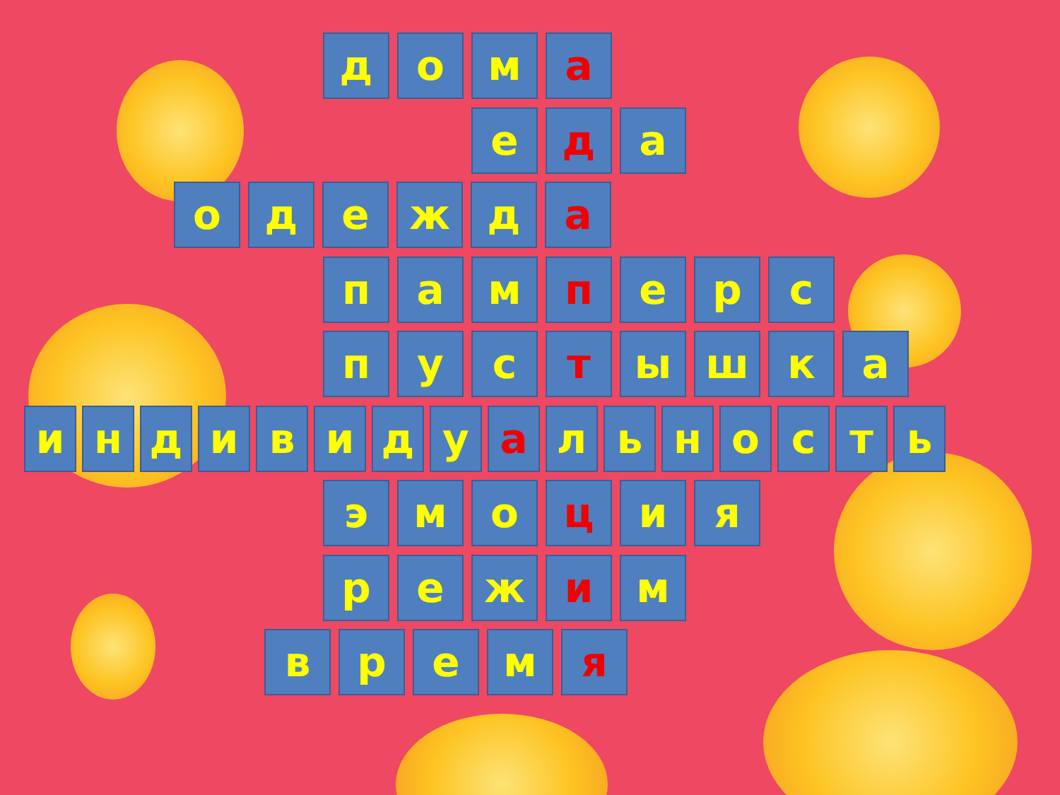д о м а
е д а
о д е ж д а
п а м п е р с
п у с т ы ш к а
и н д и в и д у а л ь н о с т ь
э м о ц и я
р е ж и м
в р е м я